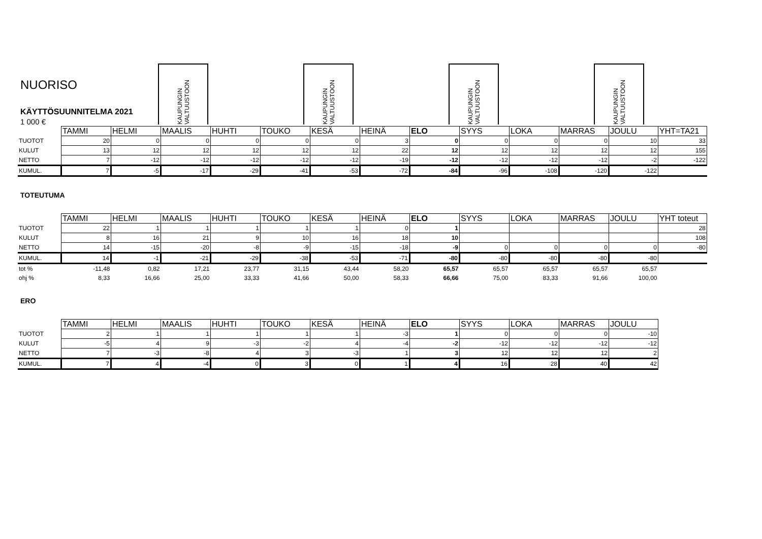KAUPUNGIN VALTUUSTOON
KAUPUNGIN VALTUUSTOON
KAUPUNGIN VALTUUSTOON
KAUPUNGIN VALTUUSTOON
NUORISO
KÄYTTÖSUUNNITELMA 2021
1 000 €
| | TAMMI | HELMI | MAALIS | HUHTI | TOUKO | KESÄ | HEINÄ | ELO | SYYS | LOKA | MARRAS | JOULU | YHT=TA21 |
| TUOTOT | 20 | 0 | 0 | 0 | 0 | 0 | 3 | 0 | 0 | 0 | 0 | 10 | 33 |
| KULUT | 13 | 12 | 12 | 12 | 12 | 12 | 22 | 12 | 12 | 12 | 12 | 12 | 155 |
| NETTO | 7 | -12 | -12 | -12 | -12 | -12 | -19 | -12 | -12 | -12 | -12 | -2 | -122 |
| KUMUL. | 7 | -5 | -17 | -29 | -41 | -53 | -72 | -84 | -96 | -108 | -120 | -122 | |
TOTEUTUMA
| | TAMMI | HELMI | MAALIS | HUHTI | TOUKO | KESÄ | HEINÄ | ELO | SYYS | LOKA | MARRAS | JOULU | YHT toteut |
| TUOTOT | 22 | 1 | 1 | 1 | 1 | 1 | 0 | 1 | | | | | 28 |
| KULUT | 8 | 16 | 21 | 9 | 10 | 16 | 18 | 10 | | | | | 108 |
| NETTO | 14 | -15 | -20 | -8 | -9 | -15 | -18 | -9 | 0 | 0 | 0 | 0 | -80 |
| KUMUL. | 14 | -1 | -21 | -29 | -38 | -53 | -71 | -80 | -80 | -80 | -80 | -80 | |
| tot % | -11,48 | 0,82 | 17,21 | 23,77 | 31,15 | 43,44 | 58,20 | 65,57 | 65,57 | 65,57 | 65,57 | 65,57 | |
| ohj % | 8,33 | 16,66 | 25,00 | 33,33 | 41,66 | 50,00 | 58,33 | 66,66 | 75,00 | 83,33 | 91,66 | 100,00 | |
ERO
| | TAMMI | HELMI | MAALIS | HUHTI | TOUKO | KESÄ | HEINÄ | ELO | SYYS | LOKA | MARRAS | JOULU |
| TUOTOT | 2 | 1 | 1 | 1 | 1 | 1 | -3 | 1 | 0 | 0 | 0 | -10 |
| KULUT | -5 | 4 | 9 | -3 | -2 | 4 | -4 | -2 | -12 | -12 | -12 | -12 |
| NETTO | 7 | -3 | -8 | 4 | 3 | -3 | 1 | 3 | 12 | 12 | 12 | 2 |
| KUMUL. | 7 | 4 | -4 | 0 | 3 | 0 | 1 | 4 | 16 | 28 | 40 | 42 |